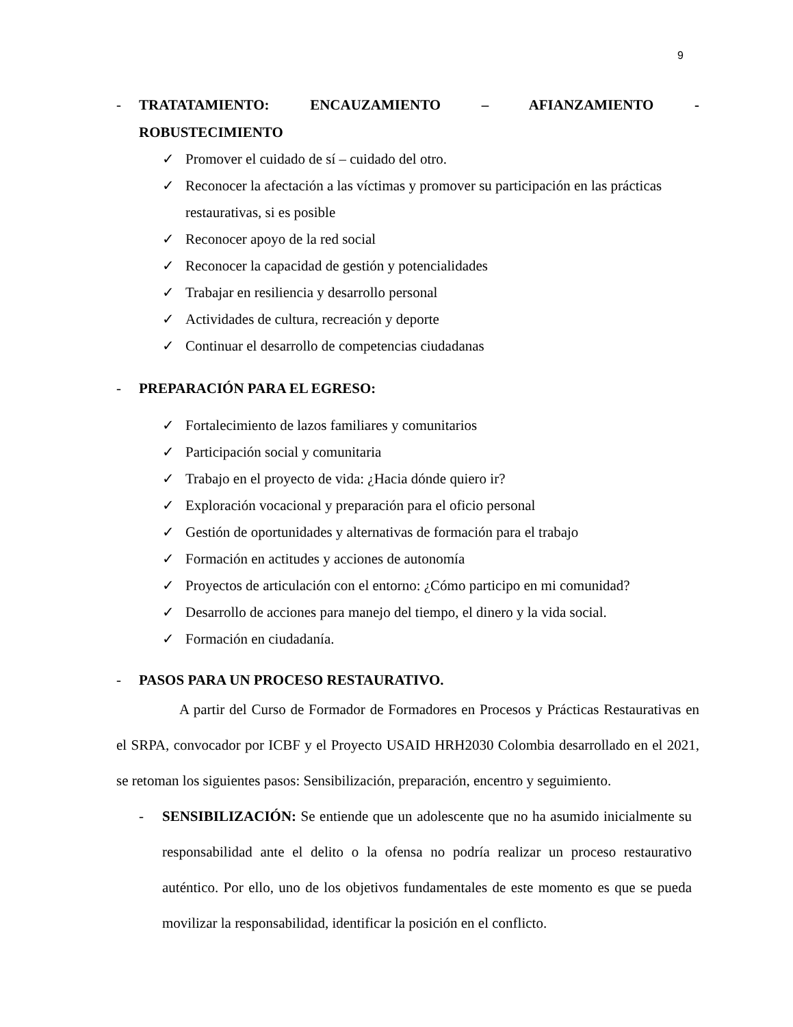9
- TRATATAMIENTO: ENCAUZAMIENTO – AFIANZAMIENTO -
ROBUSTECIMIENTO
✓ Promover el cuidado de sí – cuidado del otro.
✓ Reconocer la afectación a las víctimas y promover su participación en las prácticas restaurativas, si es posible
✓ Reconocer apoyo de la red social
✓ Reconocer la capacidad de gestión y potencialidades
✓ Trabajar en resiliencia y desarrollo personal
✓ Actividades de cultura, recreación y deporte
✓ Continuar el desarrollo de competencias ciudadanas
- PREPARACIÓN PARA EL EGRESO:
✓ Fortalecimiento de lazos familiares y comunitarios
✓ Participación social y comunitaria
✓ Trabajo en el proyecto de vida: ¿Hacia dónde quiero ir?
✓ Exploración vocacional y preparación para el oficio personal
✓ Gestión de oportunidades y alternativas de formación para el trabajo
✓ Formación en actitudes y acciones de autonomía
✓ Proyectos de articulación con el entorno: ¿Cómo participo en mi comunidad?
✓ Desarrollo de acciones para manejo del tiempo, el dinero y la vida social.
✓ Formación en ciudadanía.
- PASOS PARA UN PROCESO RESTAURATIVO.
A partir del Curso de Formador de Formadores en Procesos y Prácticas Restaurativas en el SRPA, convocador por ICBF y el Proyecto USAID HRH2030 Colombia desarrollado en el 2021, se retoman los siguientes pasos: Sensibilización, preparación, encentro y seguimiento.
- SENSIBILIZACIÓN: Se entiende que un adolescente que no ha asumido inicialmente su responsabilidad ante el delito o la ofensa no podría realizar un proceso restaurativo auténtico. Por ello, uno de los objetivos fundamentales de este momento es que se pueda movilizar la responsabilidad, identificar la posición en el conflicto.